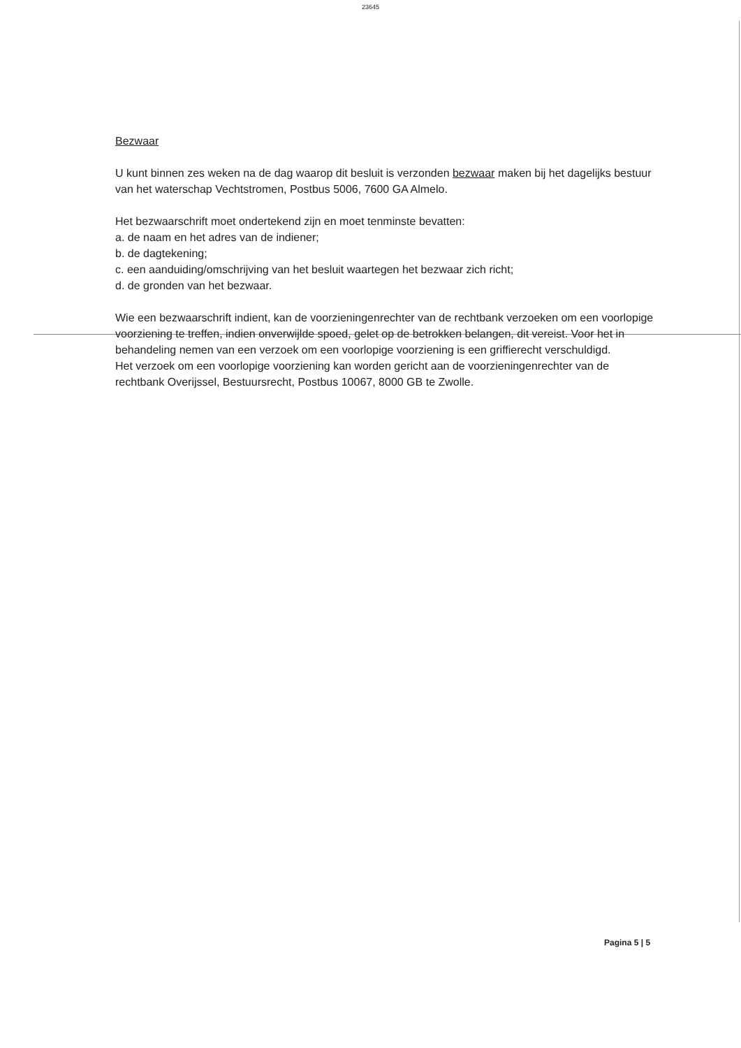23645
Bezwaar
U kunt binnen zes weken na de dag waarop dit besluit is verzonden bezwaar maken bij het dagelijks bestuur van het waterschap Vechtstromen, Postbus 5006, 7600 GA Almelo.
Het bezwaarschrift moet ondertekend zijn en moet tenminste bevatten:
a. de naam en het adres van de indiener;
b. de dagtekening;
c. een aanduiding/omschrijving van het besluit waartegen het bezwaar zich richt;
d. de gronden van het bezwaar.
Wie een bezwaarschrift indient, kan de voorzieningenrechter van de rechtbank verzoeken om een voorlopige voorziening te treffen, indien onverwijlde spoed, gelet op de betrokken belangen, dit vereist. Voor het in behandeling nemen van een verzoek om een voorlopige voorziening is een griffierecht verschuldigd.
Het verzoek om een voorlopige voorziening kan worden gericht aan de voorzieningenrechter van de rechtbank Overijssel, Bestuursrecht, Postbus 10067, 8000 GB te Zwolle.
Pagina 5 | 5